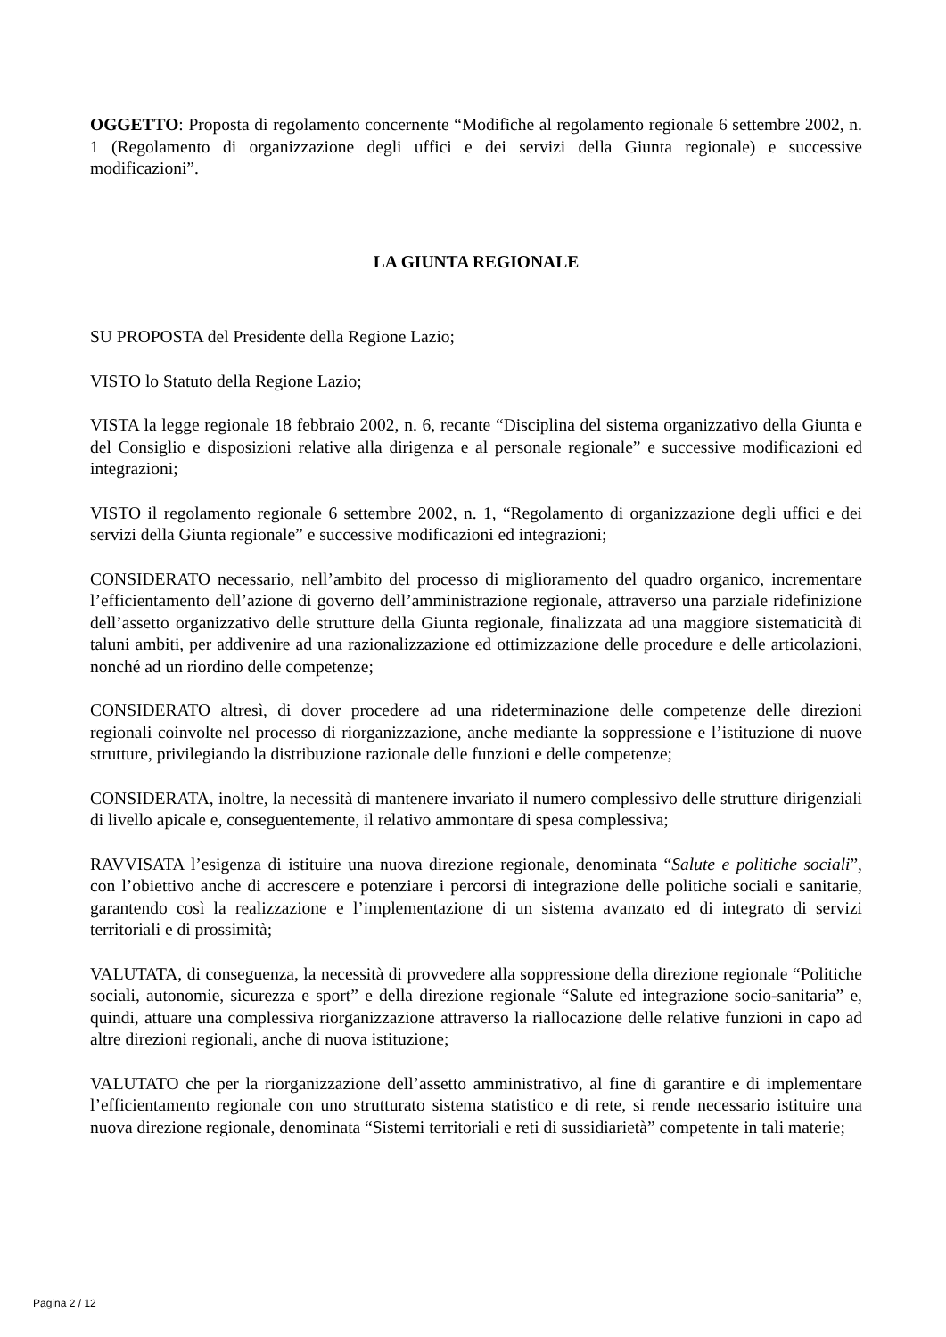OGGETTO: Proposta di regolamento concernente “Modifiche al regolamento regionale 6 settembre 2002, n. 1 (Regolamento di organizzazione degli uffici e dei servizi della Giunta regionale) e successive modificazioni”.
LA GIUNTA REGIONALE
SU PROPOSTA del Presidente della Regione Lazio;
VISTO lo Statuto della Regione Lazio;
VISTA la legge regionale 18 febbraio 2002, n. 6, recante “Disciplina del sistema organizzativo della Giunta e del Consiglio e disposizioni relative alla dirigenza e al personale regionale” e successive modificazioni ed integrazioni;
VISTO il regolamento regionale 6 settembre 2002, n. 1, “Regolamento di organizzazione degli uffici e dei servizi della Giunta regionale” e successive modificazioni ed integrazioni;
CONSIDERATO necessario, nell’ambito del processo di miglioramento del quadro organico, incrementare l’efficientamento dell’azione di governo dell’amministrazione regionale, attraverso una parziale ridefinizione dell’assetto organizzativo delle strutture della Giunta regionale, finalizzata ad una maggiore sistematicità di taluni ambiti, per addivenire ad una razionalizzazione ed ottimizzazione delle procedure e delle articolazioni, nonché ad un riordino delle competenze;
CONSIDERATO altresì, di dover procedere ad una rideterminazione delle competenze delle direzioni regionali coinvolte nel processo di riorganizzazione, anche mediante la soppressione e l’istituzione di nuove strutture, privilegiando la distribuzione razionale delle funzioni e delle competenze;
CONSIDERATA, inoltre, la necessità di mantenere invariato il numero complessivo delle strutture dirigenziali di livello apicale e, conseguentemente, il relativo ammontare di spesa complessiva;
RAVVISATA l’esigenza di istituire una nuova direzione regionale, denominata “Salute e politiche sociali”, con l’obiettivo anche di accrescere e potenziare i percorsi di integrazione delle politiche sociali e sanitarie, garantendo così la realizzazione e l’implementazione di un sistema avanzato ed di integrato di servizi territoriali e di prossimità;
VALUTATA, di conseguenza, la necessità di provvedere alla soppressione della direzione regionale “Politiche sociali, autonomie, sicurezza e sport” e della direzione regionale “Salute ed integrazione socio-sanitaria” e, quindi, attuare una complessiva riorganizzazione attraverso la riallocazione delle relative funzioni in capo ad altre direzioni regionali, anche di nuova istituzione;
VALUTATO che per la riorganizzazione dell’assetto amministrativo, al fine di garantire e di implementare l’efficientamento regionale con uno strutturato sistema statistico e di rete, si rende necessario istituire una nuova direzione regionale, denominata “Sistemi territoriali e reti di sussidiarietà” competente in tali materie;
Pagina 2 / 12